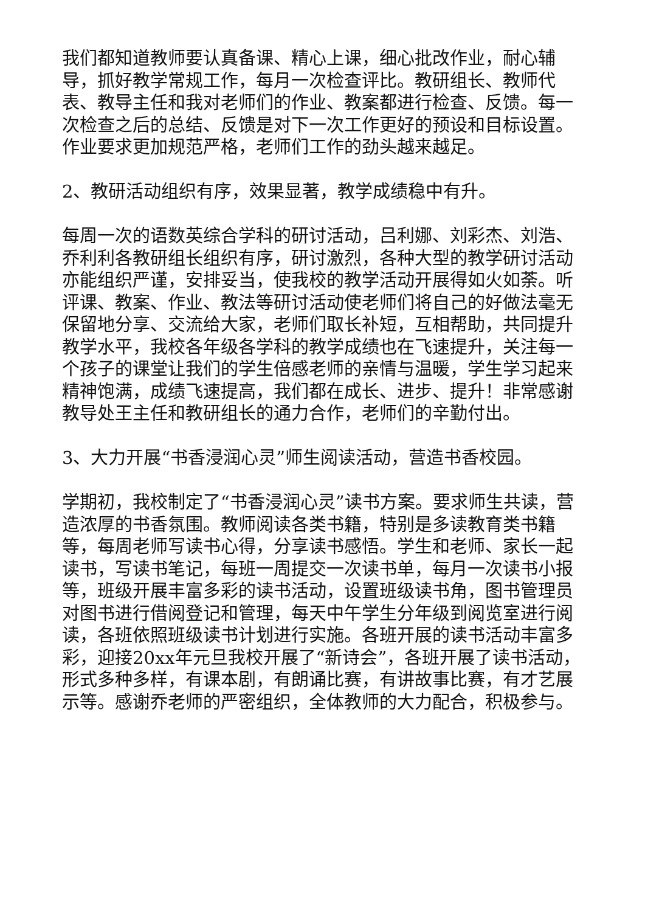我们都知道教师要认真备课、精心上课，细心批改作业，耐心辅导，抓好教学常规工作，每月一次检查评比。教研组长、教师代表、教导主任和我对老师们的作业、教案都进行检查、反馈。每一次检查之后的总结、反馈是对下一次工作更好的预设和目标设置。作业要求更加规范严格，老师们工作的劲头越来越足。
2、教研活动组织有序，效果显著，教学成绩稳中有升。
每周一次的语数英综合学科的研讨活动，吕利娜、刘彩杰、刘浩、乔利利各教研组长组织有序，研讨激烈，各种大型的教学研讨活动亦能组织严谨，安排妥当，使我校的教学活动开展得如火如荼。听评课、教案、作业、教法等研讨活动使老师们将自己的好做法毫无保留地分享、交流给大家，老师们取长补短，互相帮助，共同提升教学水平，我校各年级各学科的教学成绩也在飞速提升，关注每一个孩子的课堂让我们的学生倍感老师的亲情与温暖，学生学习起来精神饱满，成绩飞速提高，我们都在成长、进步、提升！非常感谢教导处王主任和教研组长的通力合作，老师们的辛勤付出。
3、大力开展“书香浸润心灵”师生阅读活动，营造书香校园。
学期初，我校制定了“书香浸润心灵”读书方案。要求师生共读，营造浓厚的书香氛围。教师阅读各类书籍，特别是多读教育类书籍等，每周老师写读书心得，分享读书感悟。学生和老师、家长一起读书，写读书笔记，每班一周提交一次读书单，每月一次读书小报等，班级开展丰富多彩的读书活动，设置班级读书角，图书管理员对图书进行借阅登记和管理，每天中午学生分年级到阅览室进行阅读，各班依照班级读书计划进行实施。各班开展的读书活动丰富多彩，迎接20xx年元旦我校开展了“新诗会”，各班开展了读书活动，形式多种多样，有课本剧，有朗诵比赛，有讲故事比赛，有才艺展示等。感谢乔老师的严密组织，全体教师的大力配合，积极参与。